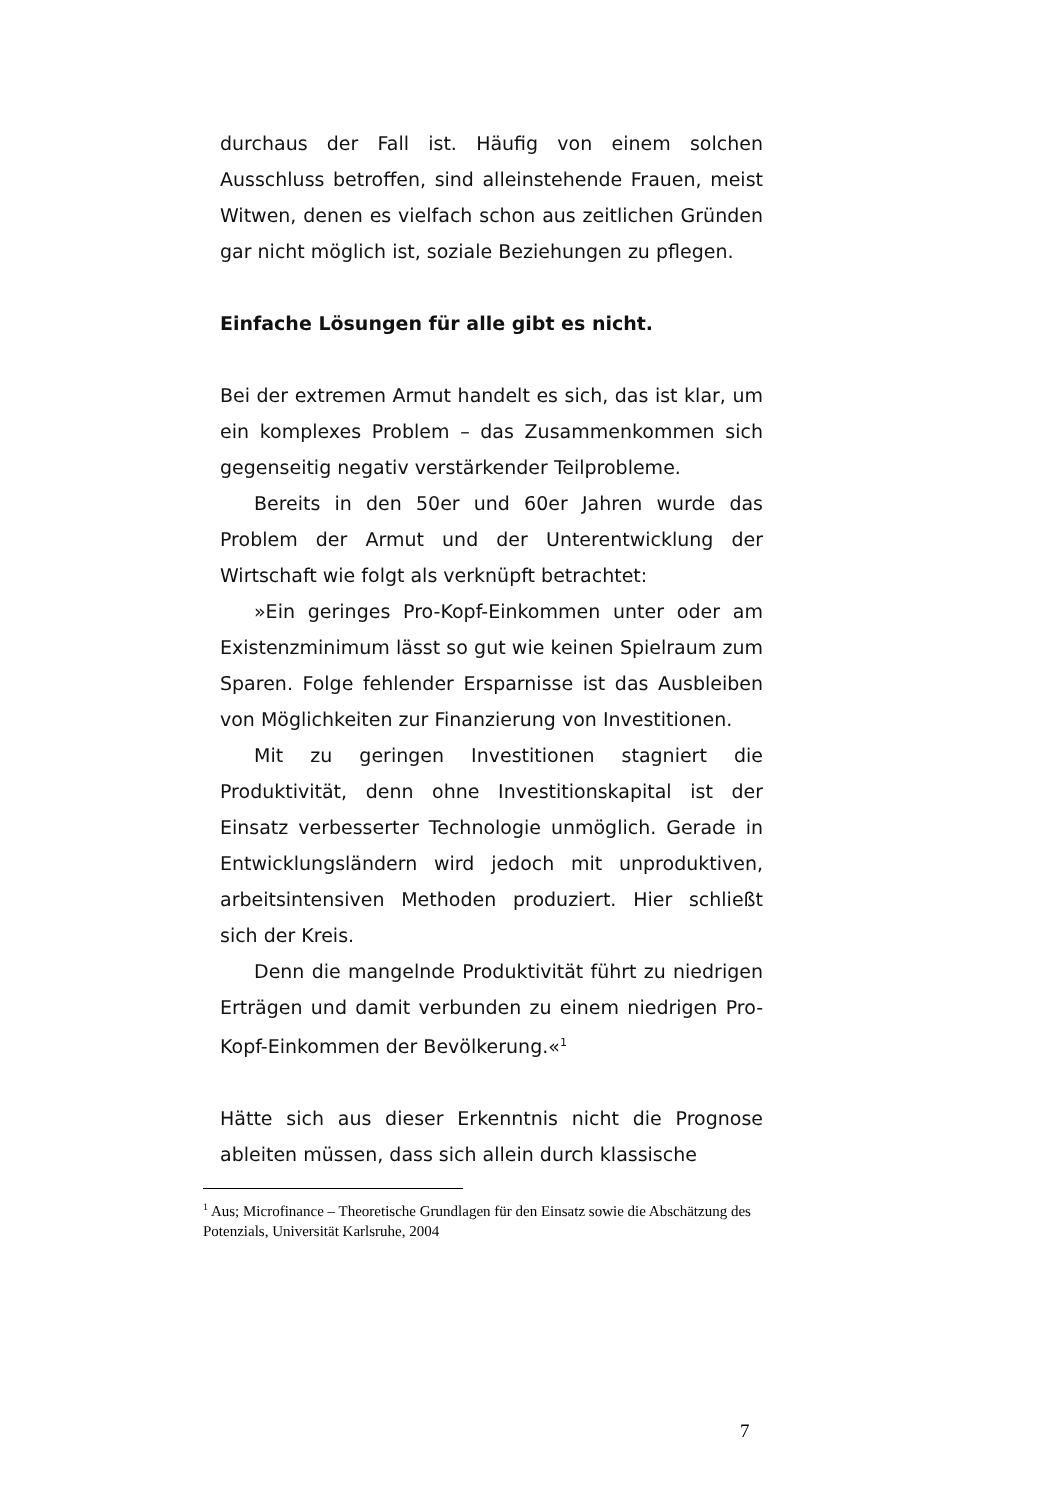durchaus der Fall ist. Häufig von einem solchen Ausschluss betroffen, sind alleinstehende Frauen, meist Witwen, denen es vielfach schon aus zeitlichen Gründen gar nicht möglich ist, soziale Beziehungen zu pflegen.
Einfache Lösungen für alle gibt es nicht.
Bei der extremen Armut handelt es sich, das ist klar, um ein komplexes Problem – das Zusammenkommen sich gegenseitig negativ verstärkender Teilprobleme.
Bereits in den 50er und 60er Jahren wurde das Problem der Armut und der Unterentwicklung der Wirtschaft wie folgt als verknüpft betrachtet:
»Ein geringes Pro-Kopf-Einkommen unter oder am Existenzminimum lässt so gut wie keinen Spielraum zum Sparen. Folge fehlender Ersparnisse ist das Ausbleiben von Möglichkeiten zur Finanzierung von Investitionen.
Mit zu geringen Investitionen stagniert die Produktivität, denn ohne Investitionskapital ist der Einsatz verbesserter Technologie unmöglich. Gerade in Entwicklungsländern wird jedoch mit unproduktiven, arbeitsintensiven Methoden produziert. Hier schließt sich der Kreis.
Denn die mangelnde Produktivität führt zu niedrigen Erträgen und damit verbunden zu einem niedrigen Pro-Kopf-Einkommen der Bevölkerung.«<sup>1</sup>
Hätte sich aus dieser Erkenntnis nicht die Prognose ableiten müssen, dass sich allein durch klassische
<sup>1</sup> Aus; Microfinance – Theoretische Grundlagen für den Einsatz sowie die Abschätzung des Potenzials, Universität Karlsruhe, 2004
7